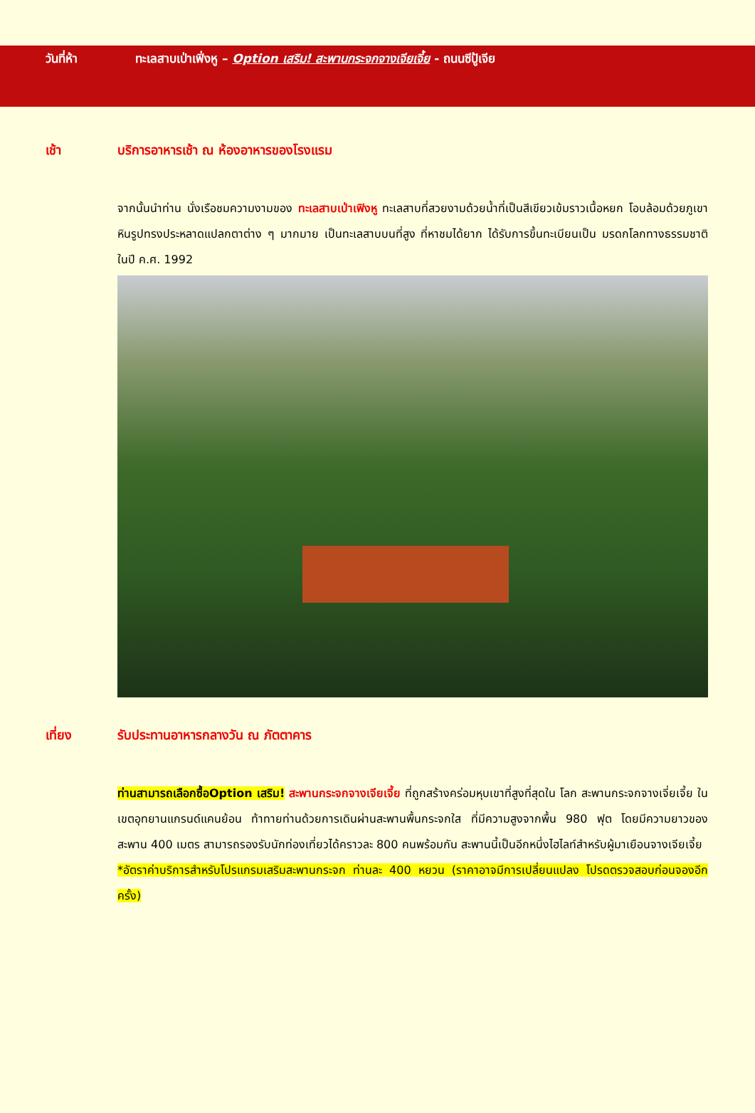วันที่ห้า ทะเลสาบเป่าเฟิ่งหู – Option เสริม! สะพานกระจกจางเจียเจี้ย - ถนนซีปู้เจีย
เช้า บริการอาหารเช้า ณ ห้องอาหารของโรงแรม
จากนั้นนำท่าน นั่งเรือชมความงามของ ทะเลสาบเป่าเฟิงหู ทะเลสาบที่สวยงามด้วยน้ำที่เป็นสีเขียวเข้มราวเนื้อหยก โอบล้อมด้วยภูเขาหินรูปทรงประหลาดแปลกตาต่าง ๆ มากมาย เป็นทะเลสาบบนที่สูง ที่หาชมได้ยาก ได้รับการขึ้นทะเบียนเป็น มรดกโลกทางธรรมชาติ ในปี ค.ศ. 1992
เที่ยง รับประทานอาหารกลางวัน ณ ภัตตาคาร
ท่านสามารถเลือกซื้อOption เสริม! สะพานกระจกจางเจียเจี้ย ที่ถูกสร้างคร่อมหุบเขาที่สูงที่สุดใน โลก สะพานกระจกจางเจี่ยเจี้ย ในเขตอุทยานแกรนด์แคนย้อน ท้าทายท่านด้วยการเดินผ่านสะพานพื้นกระจกใส ที่มีความสูงจากพื้น 980 ฟุต โดยมีความยาวของสะพาน 400 เมตร สามารถรองรับนักท่องเที่ยวได้คราวละ 800 คนพร้อมกัน สะพานนี้เป็นอีกหนึ่งไฮไลท์สำหรับผู้มาเยือนจางเจียเจี้ย
*อัตราค่าบริการสำหรับโปรแกรมเสริมสะพานกระจก ท่านละ 400 หยวน (ราคาอาจมีการเปลี่ยนแปลง โปรดตรวจสอบก่อนจองอีกครั้ง)